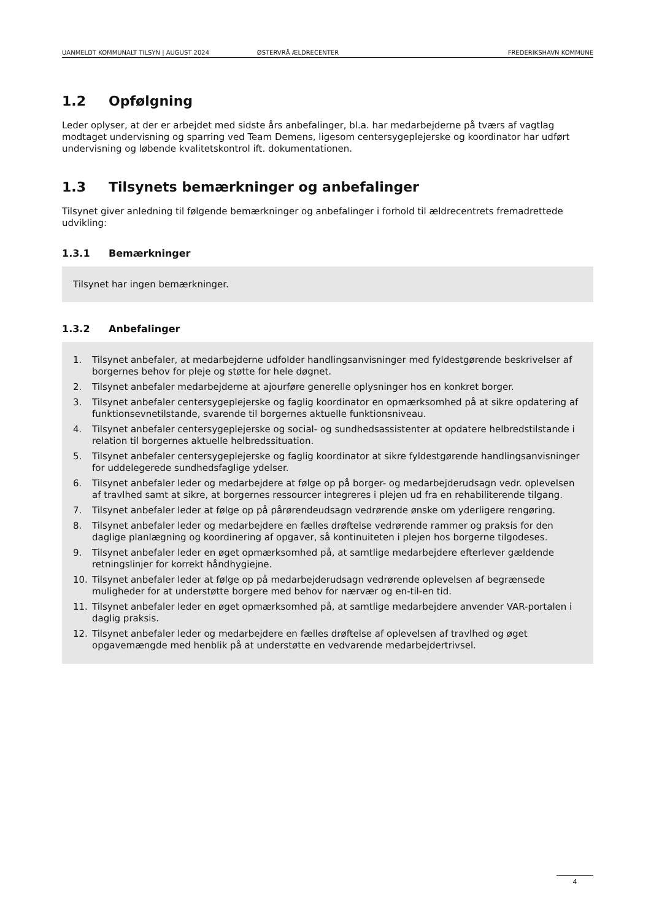UANMELDT KOMMUNALT TILSYN | AUGUST 2024 ØSTERVRÅ ÆLDRECENTER FREDERIKSHAVN KOMMUNE
1.2 Opfølgning
Leder oplyser, at der er arbejdet med sidste års anbefalinger, bl.a. har medarbejderne på tværs af vagtlag modtaget undervisning og sparring ved Team Demens, ligesom centersygeplejerske og koordinator har udført undervisning og løbende kvalitetskontrol ift. dokumentationen.
1.3 Tilsynets bemærkninger og anbefalinger
Tilsynet giver anledning til følgende bemærkninger og anbefalinger i forhold til ældrecentrets fremadrettede udvikling:
1.3.1 Bemærkninger
Tilsynet har ingen bemærkninger.
1.3.2 Anbefalinger
1. Tilsynet anbefaler, at medarbejderne udfolder handlingsanvisninger med fyldestgørende beskrivelser af borgernes behov for pleje og støtte for hele døgnet.
2. Tilsynet anbefaler medarbejderne at ajourføre generelle oplysninger hos en konkret borger.
3. Tilsynet anbefaler centersygeplejerske og faglig koordinator en opmærksomhed på at sikre opdatering af funktionsevnetilstande, svarende til borgernes aktuelle funktionsniveau.
4. Tilsynet anbefaler centersygeplejerske og social- og sundhedsassistenter at opdatere helbredstilstande i relation til borgernes aktuelle helbredssituation.
5. Tilsynet anbefaler centersygeplejerske og faglig koordinator at sikre fyldestgørende handlingsanvisninger for uddelegerede sundhedsfaglige ydelser.
6. Tilsynet anbefaler leder og medarbejdere at følge op på borger- og medarbejderudsagn vedr. oplevelsen af travlhed samt at sikre, at borgernes ressourcer integreres i plejen ud fra en rehabiliterende tilgang.
7. Tilsynet anbefaler leder at følge op på pårørendeudsagn vedrørende ønske om yderligere rengøring.
8. Tilsynet anbefaler leder og medarbejdere en fælles drøftelse vedrørende rammer og praksis for den daglige planlægning og koordinering af opgaver, så kontinuiteten i plejen hos borgerne tilgodeses.
9. Tilsynet anbefaler leder en øget opmærksomhed på, at samtlige medarbejdere efterlever gældende retningslinjer for korrekt håndhygiejne.
10. Tilsynet anbefaler leder at følge op på medarbejderudsagn vedrørende oplevelsen af begrænsede muligheder for at understøtte borgere med behov for nærvær og en-til-en tid.
11. Tilsynet anbefaler leder en øget opmærksomhed på, at samtlige medarbejdere anvender VAR-portalen i daglig praksis.
12. Tilsynet anbefaler leder og medarbejdere en fælles drøftelse af oplevelsen af travlhed og øget opgavemængde med henblik på at understøtte en vedvarende medarbejdertrivsel.
4